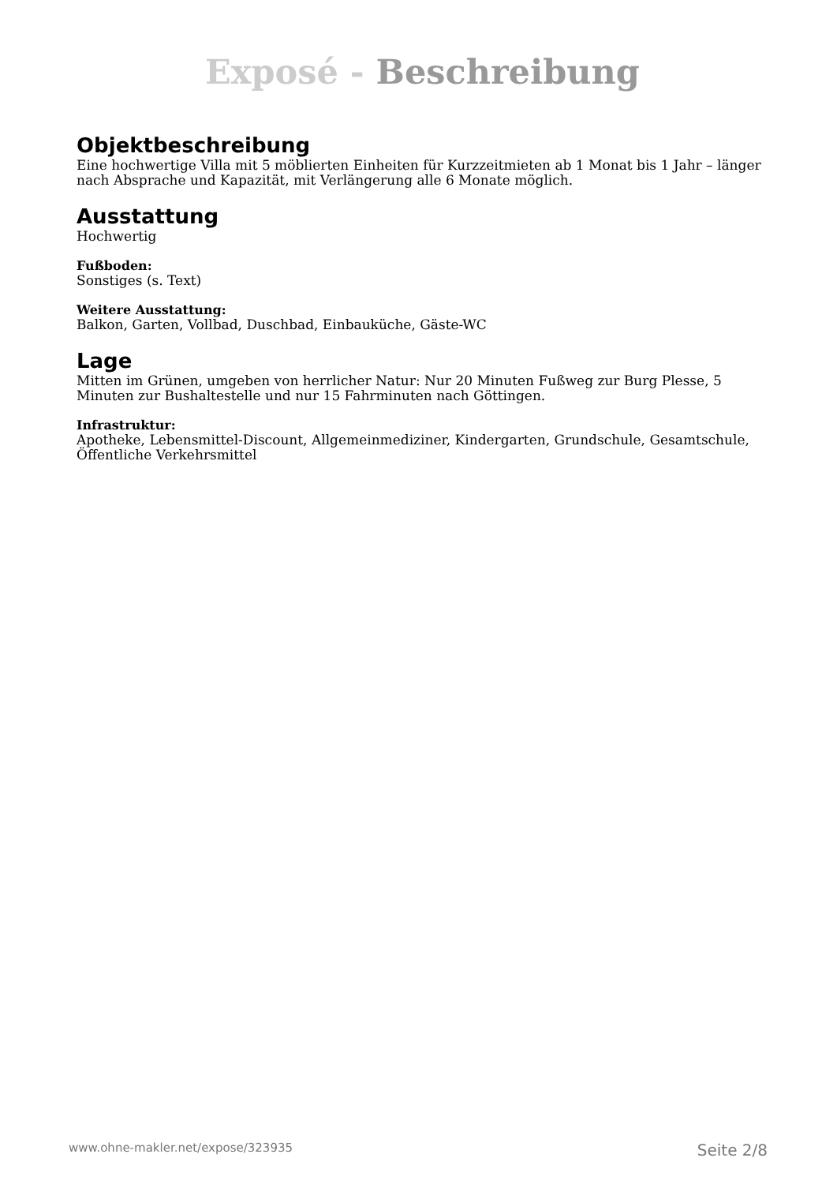Exposé - Beschreibung
Objektbeschreibung
Eine hochwertige Villa mit 5 möblierten Einheiten für Kurzzeitmieten ab 1 Monat bis 1 Jahr – länger nach Absprache und Kapazität, mit Verlängerung alle 6 Monate möglich.
Ausstattung
Hochwertig
Fußboden:
Sonstiges (s. Text)
Weitere Ausstattung:
Balkon, Garten, Vollbad, Duschbad, Einbauküche, Gäste-WC
Lage
Mitten im Grünen, umgeben von herrlicher Natur: Nur 20 Minuten Fußweg zur Burg Plesse, 5 Minuten zur Bushaltestelle und nur 15 Fahrminuten nach Göttingen.
Infrastruktur:
Apotheke, Lebensmittel-Discount, Allgemeinmediziner, Kindergarten, Grundschule, Gesamtschule, Öffentliche Verkehrsmittel
www.ohne-makler.net/expose/323935 Seite 2/8